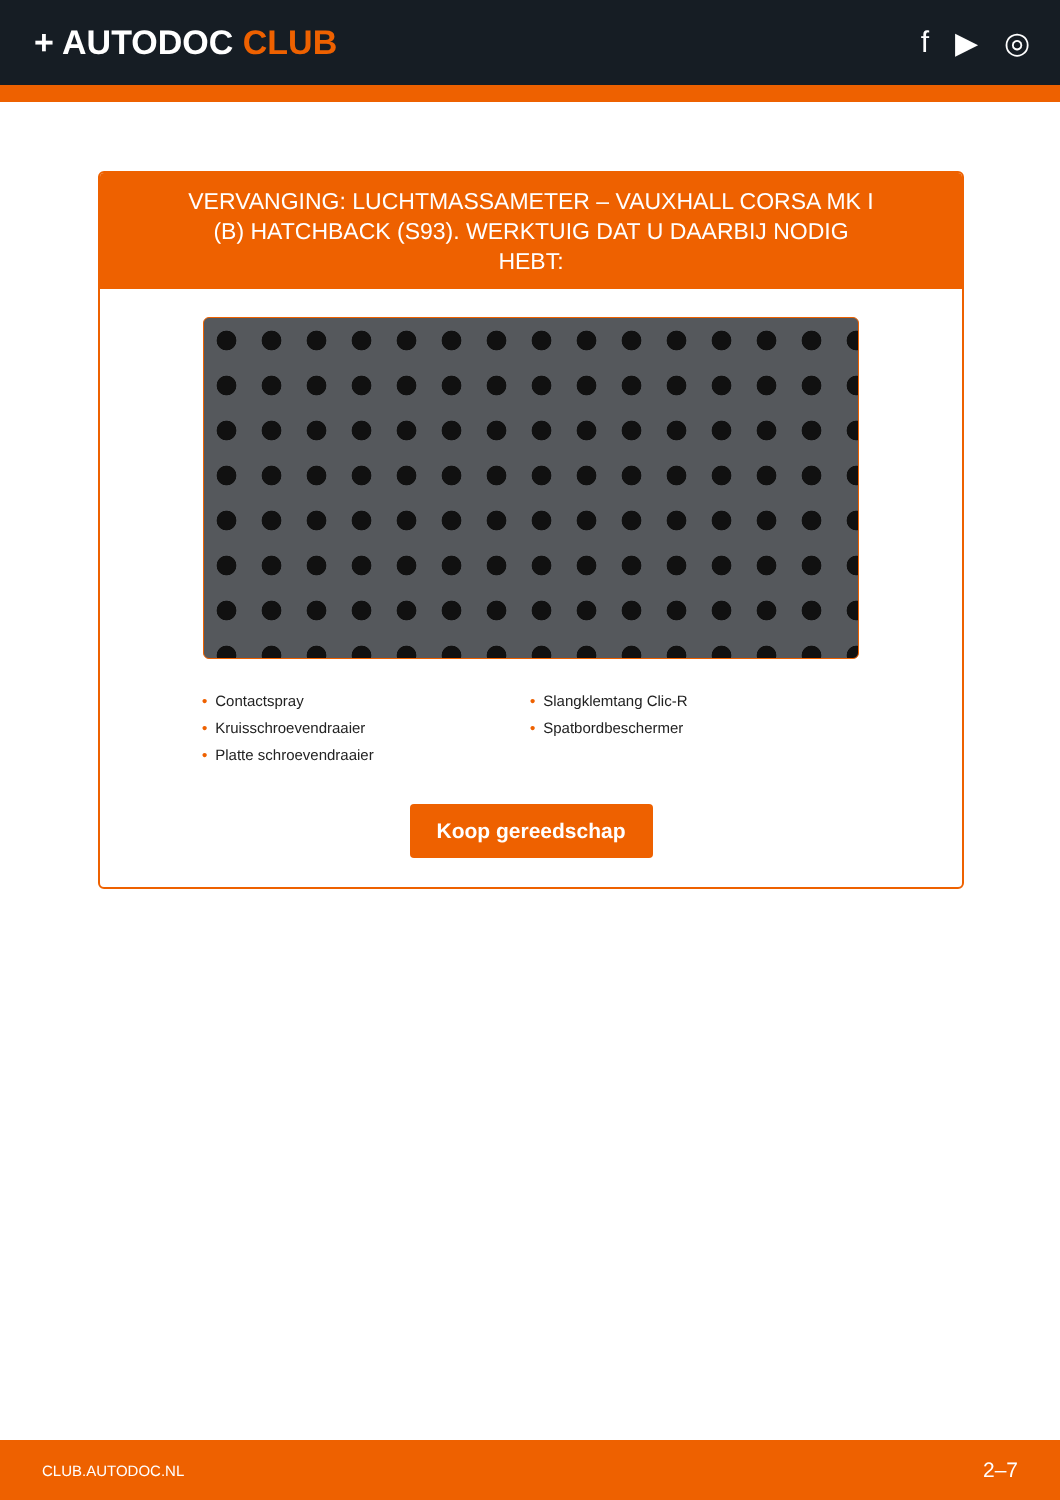+ AUTODOC CLUB f ▶ ◎
VERVANGING: LUCHTMASSAMETER – VAUXHALL CORSA MK I (B) HATCHBACK (S93). WERKTUIG DAT U DAARBIJ NODIG HEBT:
• Contactspray
• Kruisschroevendraaier
• Platte schroevendraaier
• Slangklemtang Clic-R
• Spatbordbeschermer
Koop gereedschap
CLUB.AUTODOC.NL 2–7